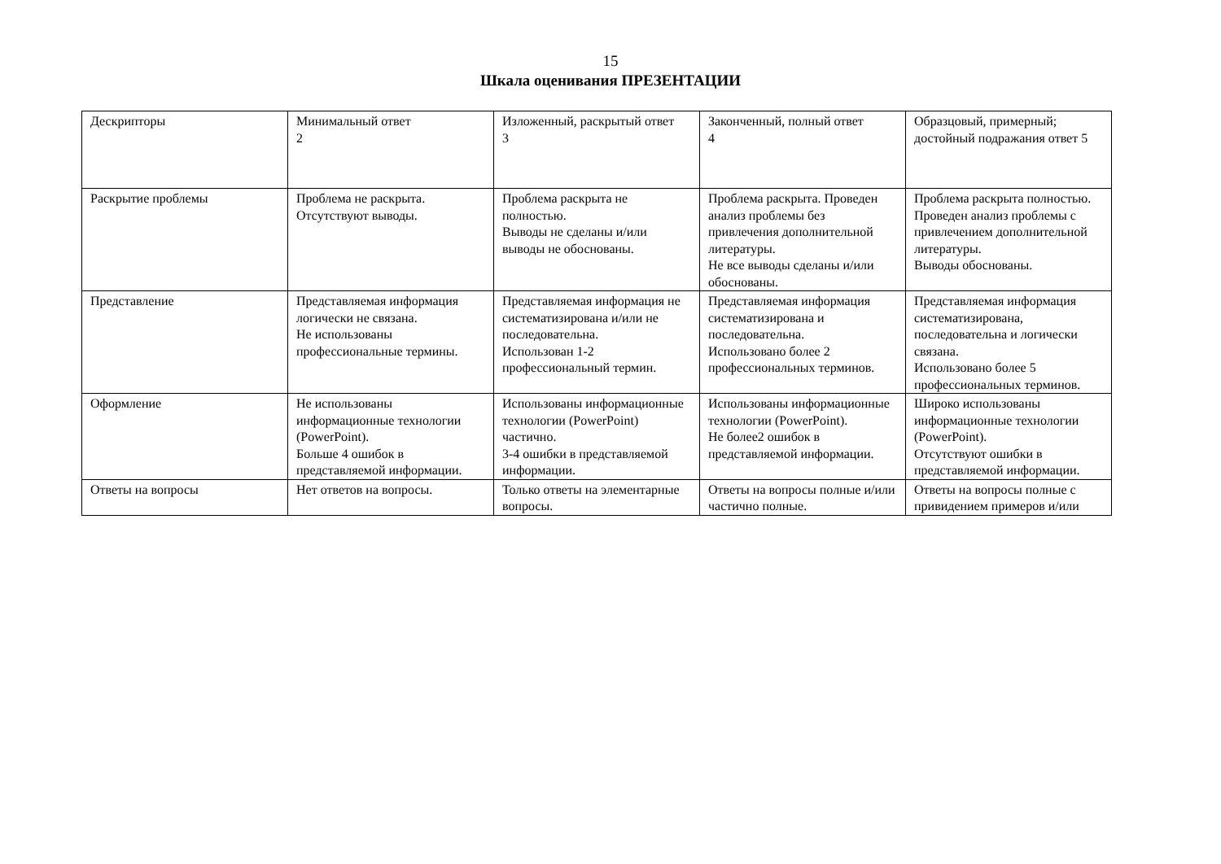15
Шкала оценивания ПРЕЗЕНТАЦИИ
| Дескрипторы | Минимальный ответ 2 | Изложенный, раскрытый ответ 3 | Законченный, полный ответ 4 | Образцовый, примерный; достойный подражания ответ 5 |
| Раскрытие проблемы | Проблема не раскрыта. Отсутствуют выводы. | Проблема раскрыта не полностью. Выводы не сделаны и/или выводы не обоснованы. | Проблема раскрыта. Проведен анализ проблемы без привлечения дополнительной литературы. Не все выводы сделаны и/или обоснованы. | Проблема раскрыта полностью. Проведен анализ проблемы с привлечением дополнительной литературы. Выводы обоснованы. |
| Представление | Представляемая информация логически не связана. Не использованы профессиональные термины. | Представляемая информация не систематизирована и/или не последовательна. Использован 1-2 профессиональный термин. | Представляемая информация систематизирована и последовательна. Использовано более 2 профессиональных терминов. | Представляемая информация систематизирована, последовательна и логически связана. Использовано более 5 профессиональных терминов. |
| Оформление | Не использованы информационные технологии (PowerPoint). Больше 4 ошибок в представляемой информации. | Использованы информационные технологии (PowerPoint) частично. 3-4 ошибки в представляемой информации. | Использованы информационные технологии (PowerPoint). Не более2 ошибок в представляемой информации. | Широко использованы информационные технологии (PowerPoint). Отсутствуют ошибки в представляемой информации. |
| Ответы на вопросы | Нет ответов на вопросы. | Только ответы на элементарные вопросы. | Ответы на вопросы полные и/или частично полные. | Ответы на вопросы полные с привидением примеров и/или |